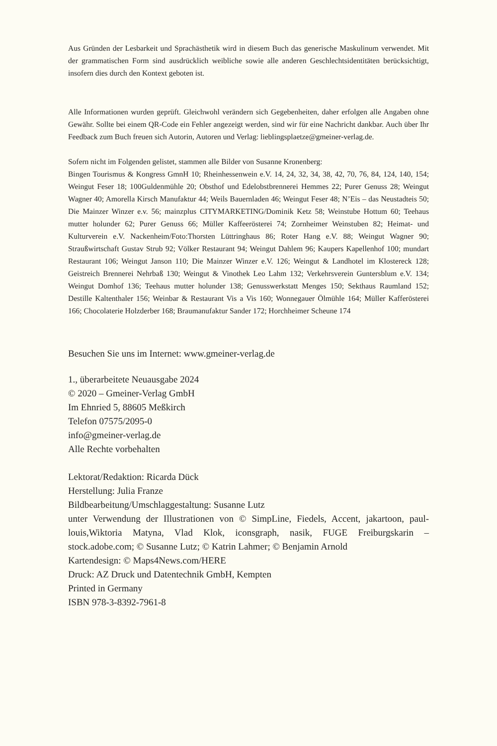Aus Gründen der Lesbarkeit und Sprachästhetik wird in diesem Buch das generische Maskulinum verwendet. Mit der grammatischen Form sind ausdrücklich weibliche sowie alle anderen Geschlechtsidentitäten berücksichtigt, insofern dies durch den Kontext geboten ist.
Alle Informationen wurden geprüft. Gleichwohl verändern sich Gegebenheiten, daher erfolgen alle Angaben ohne Gewähr. Sollte bei einem QR-Code ein Fehler angezeigt werden, sind wir für eine Nachricht dankbar. Auch über Ihr Feedback zum Buch freuen sich Autorin, Autoren und Verlag: lieblingsplaetze@gmeiner-verlag.de.
Sofern nicht im Folgenden gelistet, stammen alle Bilder von Susanne Kronenberg:
Bingen Tourismus & Kongress GmnH 10; Rheinhessenwein e.V. 14, 24, 32, 34, 38, 42, 70, 76, 84, 124, 140, 154; Weingut Feser 18; 100Guldenmühle 20; Obsthof und Edelobstbrennerei Hemmes 22; Purer Genuss 28; Weingut Wagner 40; Amorella Kirsch Manufaktur 44; Weils Bauernladen 46; Weingut Feser 48; N’Eis – das Neustadteis 50; Die Mainzer Winzer e.v. 56; mainzplus CITYMARKETING/Dominik Ketz 58; Weinstube Hottum 60; Teehaus mutter holunder 62; Purer Genuss 66; Müller Kaffeerösterei 74; Zornheimer Weinstuben 82; Heimat- und Kulturverein e.V. Nackenheim/Foto:Thorsten Lüttringhaus 86; Roter Hang e.V. 88; Weingut Wagner 90; Straußwirtschaft Gustav Strub 92; Völker Restaurant 94; Weingut Dahlem 96; Kaupers Kapellenhof 100; mundart Restaurant 106; Weingut Janson 110; Die Mainzer Winzer e.V. 126; Weingut & Landhotel im Klostereck 128; Geistreich Brennerei Nehrbaß 130; Weingut & Vinothek Leo Lahm 132; Verkehrsverein Guntersblum e.V. 134; Weingut Domhof 136; Teehaus mutter holunder 138; Genusswerkstatt Menges 150; Sekthaus Raumland 152; Destille Kaltenthaler 156; Weinbar & Restaurant Vis a Vis 160; Wonnegauer Ölmühle 164; Müller Kafferösterei 166; Chocolaterie Holzderber 168; Braumanufaktur Sander 172; Horchheimer Scheune 174
Besuchen Sie uns im Internet: www.gmeiner-verlag.de
1., überarbeitete Neuausgabe 2024
© 2020 – Gmeiner-Verlag GmbH
Im Ehnried 5, 88605 Meßkirch
Telefon 07575/2095-0
info@gmeiner-verlag.de
Alle Rechte vorbehalten
Lektorat/Redaktion: Ricarda Dück
Herstellung: Julia Franze
Bildbearbeitung/Umschlaggestaltung: Susanne Lutz
unter Verwendung der Illustrationen von © SimpLine, Fiedels, Accent, jakartoon, paul-louis,Wiktoria Matyna, Vlad Klok, iconsgraph, nasik, FUGE Freiburgskarin – stock.adobe.com; © Susanne Lutz; © Katrin Lahmer; © Benjamin Arnold
Kartendesign: © Maps4News.com/HERE
Druck: AZ Druck und Datentechnik GmbH, Kempten
Printed in Germany
ISBN 978-3-8392-7961-8